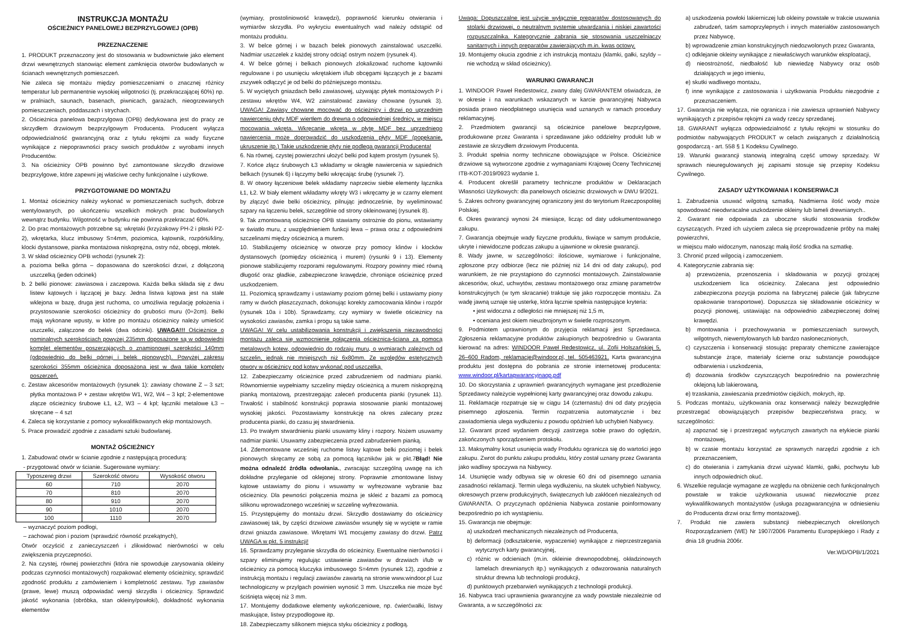INSTRUKCJA MONTAŻU
OŚCIEŻNICY PANELOWEJ BEZPRZYLGOWEJ (OPB)
PRZEZNACZENIE
1. PRODUKT przeznaczony jest do stosowania w budownictwie jako element drzwi wewnętrznych stanowiąc element zamknięcia otworów budowlanych w ścianach wewnętrznych pomieszczeń.
Nie zaleca się montażu między pomieszczeniami o znacznej różnicy temperatur lub permanentnie wysokiej wilgotności (tj. przekraczającej 60%) np. w pralniach, saunach, basenach, piwnicach, garażach, nieogrzewanych pomieszczeniach, poddaszach i strychach.
2. Ościeżnica panelowa bezprzylgowa (OPB) dedykowana jest do pracy ze skrzydłem drzwiowym bezprzylgowym Producenta. Producent wyłącza odpowiedzialność gwarancyjną oraz z tytułu rękojmi za wady fizyczne wynikające z niepoprawności pracy swoich produktów z wyrobami innych Producentów.
3. Na ościeżnicy OPB powinno być zamontowane skrzydło drzwiowe bezprzylgowe, które zapewni jej właściwe cechy funkcjonalne i użytkowe.
PRZYGOTOWANIE DO MONTAŻU
1. Montaż ościeżnicy należy wykonać w pomieszczeniach suchych, dobrze wentylowanych, po ukończeniu wszelkich mokrych prac budowlanych wewnątrz budynku. Wilgotność w budynku nie powinna przekraczać 60%.
2. Do prac montażowych potrzebne są: wkrętaki (krzyżakowy PH-2 i płaski PZ-2), wkrętarka, klucz imbusowy S=4mm, poziomica, kątownik, rozpórki/kliny, klocki dystansowe, pianka montażowa niskoprężna, ostry nóż, obcęgi, młotek.
3. W skład ościeżnicy OPB wchodzi (rysunek 2):
a. pozioma belka górna – dopasowana do szerokości drzwi, z dołączoną uszczelką (jeden odcinek)
b. 2 belki pionowe: zawiasowa i zaczepowa. Każda belka składa się z dwu listew kątowych i łączącej je bazy. Jedna listwa kątowa jest na stałe wklejona w bazę, druga jest ruchoma, co umożliwia regulację położenia i przystosowanie szerokości ościeżnicy do grubości muru (0÷2cm). Belki mają wykonane wpusty, w które po montażu ościeżnicy należy umieścić uszczelki, załączone do belek (dwa odcinki). UWAGA!!! Ościeżnice o nominalnych szerokościach powyżej 235mm doposażone są w odpowiedni komplet elementów poszerzających o znamionowej szerokości 140mm (odpowiednio do belki górnej i belek pionowych). Powyżej zakresu szerokości 355mm ościeżnica doposażona jest w dwa takie komplety poszerzeń.
c. Zestaw akcesoriów montażowych (rysunek 1): zawiasy chowane Z – 3 szt; płytka montażowa P + zestaw wkrętów W1, W2, W4 – 3 kpl; 2-elementowe złącze ościeżnicy śrubowe Ł1, Ł2, W3 – 4 kpl; łączniki metalowe Ł3 – skręcane – 4 szt
4. Zaleca się korzystanie z pomocy wykwalifikowanych ekip montażowych.
5. Prace prowadzić zgodnie z zasadami sztuki budowlanej.
MONTAŻ OŚCIEŻNICY
1. Zabudować otwór w ścianie zgodnie z następującą procedurą:
- przygotować otwór w ścianie. Sugerowane wymiary:
| Typoszereg drzwi | Szerokość otworu | Wysokość otworu |
| --- | --- | --- |
| 60 | 710 | 2070 |
| 70 | 810 | 2070 |
| 80 | 910 | 2070 |
| 90 | 1010 | 2070 |
| 100 | 1110 | 2070 |
– wyznaczyć poziom podłogi,
– zachować pion i poziom (sprawdzić równość przekątnych),
Otwór oczyścić z zanieczyszczeń i zlikwidować nierówności w celu zwiększenia przyczepności.
2. Na czystej, równej powierzchni (która nie spowoduje zarysowania okleiny podczas czynności montażowych) rozpakować elementy ościeżnicy, sprawdzić zgodność produktu z zamówieniem i kompletność zestawu. Typ zawiasów (prawe, lewe) muszą odpowiadać wersji skrzydła i ościeżnicy. Sprawdzić jakość wykonania (obróbka, stan okleiny/powłoki), dokładność wykonania elementów
(wymiary, prostoliniowość krawędzi), poprawność kierunku otwierania i wymiarów skrzydła. Po wykryciu ewentualnych wad należy odstąpić od montażu produktu.
3. W belce górnej i w bazach belek pionowych zainstalować uszczelki. Nadmiar uszczelek z każdej strony odciąć ostrym nożem (rysunek 4).
4. W belce górnej i belkach pionowych zlokalizować ruchome kątowniki regulowane i po usunięciu wkrętakiem i/lub obcęgami łączących je z bazami zszywek odłączyć je od belki do późniejszego montażu.
5. W wyciętych gniazdach belki zawiasowej, używając płytek montażowych P i zestawu wkrętów W4, W2 zainstalować zawiasy chowane (rysunek 3). UWAGA! Zawiasy chowane mocować do ościeżnicy i drzwi po uprzednim nawierceniu płyty MDF wiertłem do drewna o odpowiedniej średnicy, w miejscu mocowania wkręta. Wkręcanie wkręta w płytę MDF bez uprzedniego nawiercenia może doprowadzić do uszkodzenia płyty MDF (popękanie, ukruszenie itp.) Takie uszkodzenie płyty nie podlega gwarancji Producenta!
6. Na równej, czystej powierzchni ułożyć belki pod kątem prostym (rysunek 5).
7. Końce złącz śrubowych Ł3 wkładamy w okrągłe nawiercenia w sąsiednich belkach (rysunek 6) i łączymy belki wkręcając śrubę (rysunek 7).
8. W otwory łączeniowe belek wkładamy naprzeciw siebie elementy łącznika Ł1, Ł2. W biały element wkładamy wkręty W3 i wkręcamy je w czarny element by złączyć dwie belki ościeżnicy, pilnując jednocześnie, by wyeliminować szpary na łączeniu belek, szczególnie od strony okleinowanej (rysunek 8).
9. Tak zmontowaną ościeżnicę OPB stawiamy ostrożnie do pionu, wstawiamy w światło muru, z uwzględnieniem funkcji lewa – prawa oraz z odpowiednimi szczelinami między ościeżnicą a murem.
10. Stabilizujemy ościeżnicę w otworze przy pomocy klinów i klocków dystansowych (pomiędzy ościeżnicą i murem) (rysunki 9 i 13). Elementy pionowe stabilizujemy rozporami regulowanymi. Rozpory powinny mieć równą długość oraz gładkie, zabezpieczone krawędzie, chroniące ościeżnicę przed uszkodzeniem.
11. Poziomicą sprawdzamy i ustawiamy poziom górnej belki i ustawiamy piony ramy w dwóch płaszczyznach, dokonując korekty zamocowania klinów i rozpór (rysunek 10a i 10b). Sprawdzamy, czy wymiary w świetle ościeżnicy na wysokości zawiasów, zamka i progu są takie same.
UWAGA! W celu ustabilizowania konstrukcji i zwiększenia niezawodności montażu zaleca się wzmocnienie połączenia ościeżnica-ściana za pomocą metalowych kotew, odpowiednio do rodzaju muru, o wymiarach zależnych od szczelin, jednak nie mniejszych niż 6x80mm. Ze względów estetycznych otwory w ościeżnicy pod kotwy wykonać pod uszczelką.
12. Zabezpieczamy ościeżnice przed zabrudzeniem od nadmiaru pianki. Równomiernie wypełniamy szczeliny między ościeżnicą a murem niskoprężną pianką montażową, przestrzegając zaleceń producenta pianki (rysunek 11). Trwałość i stabilność konstrukcji poprawia stosowanie pianki montażowej wysokiej jakości. Pozostawiamy konstrukcję na okres zalecany przez producenta pianki, do czasu jej stwardnienia.
13. Po trwałym stwardnieniu pianki usuwamy kliny i rozpory. Nożem usuwamy nadmiar pianki. Usuwamy zabezpieczenia przed zabrudzeniem pianką.
14. Zdemontowane wcześniej ruchome listwy kątowe belki poziomej i belek pionowych skręcamy ze sobą za pomocą łączników jak w pkt.7Błąd! Nie można odnaleźć źródła odwołania., zwracając szczególną uwagę na ich dokładne przyleganie od oklejonej strony. Poprawnie zmontowane listwy kątowe ustawiamy do pionu i wsuwamy w wyfrezowane wybranie baz ościeżnicy. Dla pewności połączenia można je skleić z bazami za pomocą silikonu wprowadzonego wcześniej w szczelinę wyfrezowania.
15. Przystępujemy do montażu drzwi. Skrzydło dostawiamy do ościeżnicy zawiasowej tak, by części drzwiowe zawiasów wsunęły się w wycięte w ramie drzwi gniazda zawiasowe. Wkrętami W1 mocujemy zawiasy do drzwi. Patrz UWAGA w pkt. 5 instrukcji!
16. Sprawdzamy przyleganie skrzydła do ościeżnicy. Ewentualne nierówności i szpary eliminujemy regulując ustawienie zawiasów w drzwiach i/lub w ościeżnicy za pomocą kluczyka imbusowego S=4mm (rysunek 12), zgodnie z instrukcją montażu i regulacji zawiasów zawartą na stronie www.windoor.pl Luz technologiczny w przylgach powinien wynosić 3 mm. Uszczelka nie może być ściśnięta więcej niż 3 mm.
17. Montujemy dodatkowe elementy wykończeniowe, np. ćwierćwałki, listwy maskujące, listwy przypodłogowe itp.
18. Zabezpieczamy silikonem miejsca styku ościeżnicy z podłogą.
Uwaga: Dopuszczalne jest użycie wyłącznie preparatów dostosowanych do stolarki drzwiowej, o neutralnym systemie utwardzania i niskiej zawartości rozpuszczalnika. Kategorycznie zabrania się stosowania uszczelniaczy sanitarnych i innych preparatów zawierających m.in. kwas octowy.
19. Montujemy okucia zgodnie z ich instrukcją montażu (klamki, gałki, szyldy – nie wchodzą w skład ościeżnicy).
WARUNKI GWARANCJI
1. WINDOOR Paweł Redestowicz, zwany dalej GWARANTEM oświadcza, że w okresie i na warunkach wskazanych w karcie gwarancyjnej Nabywca posiada prawo nieodpłatnego usunięcia wad uznanych w ramach procedury reklamacyjnej.
2. Przedmiotem gwarancji są ościeżnice panelowe bezprzylgowe, produkowane przez Gwaranta i sprzedawane jako oddzielny produkt lub w zestawie ze skrzydłem drzwiowym Producenta.
3. Produkt spełnia normy techniczne obowiązujące w Polsce. Ościeżnice drzwiowe są wytworzone zgodnie z wymaganiami Krajowej Oceny Technicznej ITB-KOT-2019/0923 wydanie 1.
4. Producent określił parametry techniczne produktów w Deklaracjach Własności Użytkowych: dla panelowych ościeżnic drzwiowych w DWU 9/2021.
5. Zakres ochrony gwarancyjnej ograniczony jest do terytorium Rzeczpospolitej Polskiej.
6. Okres gwarancji wynosi 24 miesiące, licząc od daty udokumentowanego zakupu.
7. Gwarancja obejmuje wady fizyczne produktu, tkwiące w samym produkcie, ukryte i niewidoczne podczas zakupu a ujawnione w okresie gwarancji.
8. Wady jawne, w szczególności: ilościowe, wymiarowe i funkcjonalne, zgłoszone przy odbiorze (lecz nie później niż 14 dni od daty zakupu), pod warunkiem, że nie przystąpiono do czynności montażowych. Zainstalowanie akcesoriów, okuć, uchwytów, zestawu montażowego oraz zmianę parametrów konstrukcyjnych (w tym skracanie) traktuje się jako rozpoczęcie montażu. Za wadę jawną uznaje się usterkę, która łącznie spełnia następujące kryteria:
• jest widoczna z odległości nie mniejszej niż 1,5 m,
• oceniana jest okiem nieuzbrojonym w świetle rozproszonym.
9. Podmiotem uprawnionym do przyjęcia reklamacji jest Sprzedawca. Zgłoszenia reklamacyjne produktów zakupionych bezpośrednio u Gwaranta kierować na adres: WINDOOR Paweł Redestowicz, ul. Zofii Holszańskiej 5, 26–600 Radom, reklamacje@windoor.pl, tel. 505463921. Karta gwarancyjna produktu jest dostępna do pobrania ze stronie internetowej producenta: www.windoor.pl/kartagwarancyjnaop.pdf
10. Do skorzystania z uprawnień gwarancyjnych wymagane jest przedłożenie Sprzedawcy należycie wypełnionej karty gwarancyjnej oraz dowodu zakupu.
11. Reklamacje rozpatruje się w ciągu 14 (czternastu) dni od daty przyjęcia pisemnego zgłoszenia. Termin rozpatrzenia automatycznie i bez zawiadomienia ulega wydłużeniu z powodu opóźnień lub uchybień Nabywcy.
12. Gwarant przed wydaniem decyzji zastrzega sobie prawo do oględzin, zakończonych sporządzeniem protokołu.
13. Maksymalny koszt usunięcia wady Produktu ogranicza się do wartości jego zakupu. Zwrot do punktu zakupu produktu, który został uznany przez Gwaranta jako wadliwy spoczywa na Nabywcy.
14. Usunięcie wady odbywa się w okresie 60 dni od pisemnego uznania zasadności reklamacji. Termin ulega wydłużeniu, na skutek uchybień Nabywcy, okresowych przerw produkcyjnych, świątecznych lub zakłóceń niezależnych od GWARANTA. O przyczynach opóźnienia Nabywca zostanie poinformowany bezpośrednio po ich wystąpieniu.
15. Gwarancja nie obejmuje:
a) uszkodzeń mechanicznych niezależnych od Producenta,
b) deformacji (odkształcenie, wypaczenie) wynikające z nieprzestrzegania wytycznych karty gwarancyjnej,
c) różnic w odcieniach (m.in. okleinie drewnopodobnej, okładzinowych lamelach drewnianych itp.) wynikających z odwzorowania naturalnych struktur drewna lub technologii produkcji,
d) punktowych przebarwień wynikających z technologii produkcji.
16. Nabywca traci uprawnienia gwarancyjne za wady powstałe niezależnie od Gwaranta, a w szczególności za:
a) uszkodzenia powłoki lakierniczej lub okleiny powstałe w trakcie usuwania zabrudzeń, taśm samoprzylepnych i innych materiałów zastosowanych przez Nabywcę,
b) wprowadzenie zmian konstrukcyjnych niedozwolonych przez Gwaranta,
c) odklejanie okleiny wynikające z niewłaściwych warunków eksploatacji,
d) nieostrożność, niedbałość lub niewiedzę Nabywcy oraz osób działających w jego imieniu,
e) skutki wadliwego montażu,
f) inne wynikające z zastosowania i użytkowania Produktu niezgodnie z przeznaczeniem.
17. Gwarancja nie wyłącza, nie ogranicza i nie zawiesza uprawnień Nabywcy wynikających z przepisów rękojmi za wady rzeczy sprzedanej.
18. GWARANT wyłącza odpowiedzialność z tytułu rękojmi w stosunku do podmiotów nabywających PRODUKT w celach związanych z działalnością gospodarczą - art. 558 § 1 Kodeksu Cywilnego.
19. Warunki gwarancji stanowią integralną część umowy sprzedaży. W sprawach nieuregulowanych jej zapisami stosuje się przepisy Kodeksu Cywilnego.
ZASADY UŻYTKOWANIA I KONSERWACJI
1. Zabrudzenia usuwać wilgotną szmatką. Nadmierna ilość wody może spowodować nieodwracalne uszkodzenie okleiny lub lameli drewnianych..
2. Gwarant nie odpowiada za uboczne skutki stosowania środków czyszczących. Przed ich użyciem zaleca się przeprowadzenie próby na małej powierzchni,
w miejscu mało widocznym, nanosząc małą ilość środka na szmatkę.
3. Chronić przed wilgocią i zamoczeniem.
4. Kategorycznie zabrania się:
a) przewożenia, przenoszenia i składowania w pozycji grożącej uszkodzeniem lica ościeżnicy. Zalecana jest odpowiednio zabezpieczona pozycja pozioma na fabrycznej palecie (jak fabryczne opakowanie transportowe). Dopuszcza się składowanie ościeżnicy w pozycji pionowej, ustawiając na odpowiednio zabezpieczonej dolnej krawędzi.
b) montowania i przechowywania w pomieszczeniach surowych, wilgotnych, niewentylowanych lub bardzo nasłonecznionych,
c) czyszczenia i konserwacji stosując preparaty chemiczne zawierające substancje żrące, materiały ścierne oraz substancje powodujące odbarwienia i uszkodzenia,
d) dozowania środków czyszczących bezpośrednio na powierzchnię oklejoną lub lakierowaną,
e) trzaskania, zawieszania przedmiotów ciężkich, mokrych, itp.
5. Podczas montażu, użytkowania oraz konserwacji należy bezwzględnie przestrzegać obowiązujących przepisów bezpieczeństwa pracy, w szczególności:
a) zapoznać się i przestrzegać wytycznych zawartych na etykiecie pianki montażowej,
b) w czasie montażu korzystać ze sprawnych narzędzi zgodnie z ich przeznaczeniem,
c) do otwierania i zamykania drzwi używać klamki, gałki, pochwytu lub innych odpowiednich okuć.
6. Wszelkie regulacje wymagane ze względu na obniżenie cech funkcjonalnych powstałe w trakcie użytkowania usuwać niezwłocznie przez wykwalifikowanych montażystów (usługa pozagwarancyjna w odniesieniu do Producenta drzwi oraz firmy montażowej).
7. Produkt nie zawiera substancji niebezpiecznych określonych Rozporządzaniem (WE) Nr 1907/2006 Paramentu Europejskiego i Rady z dnia 18 grudnia 2006r.
Ver.WD/OPB/1/2021